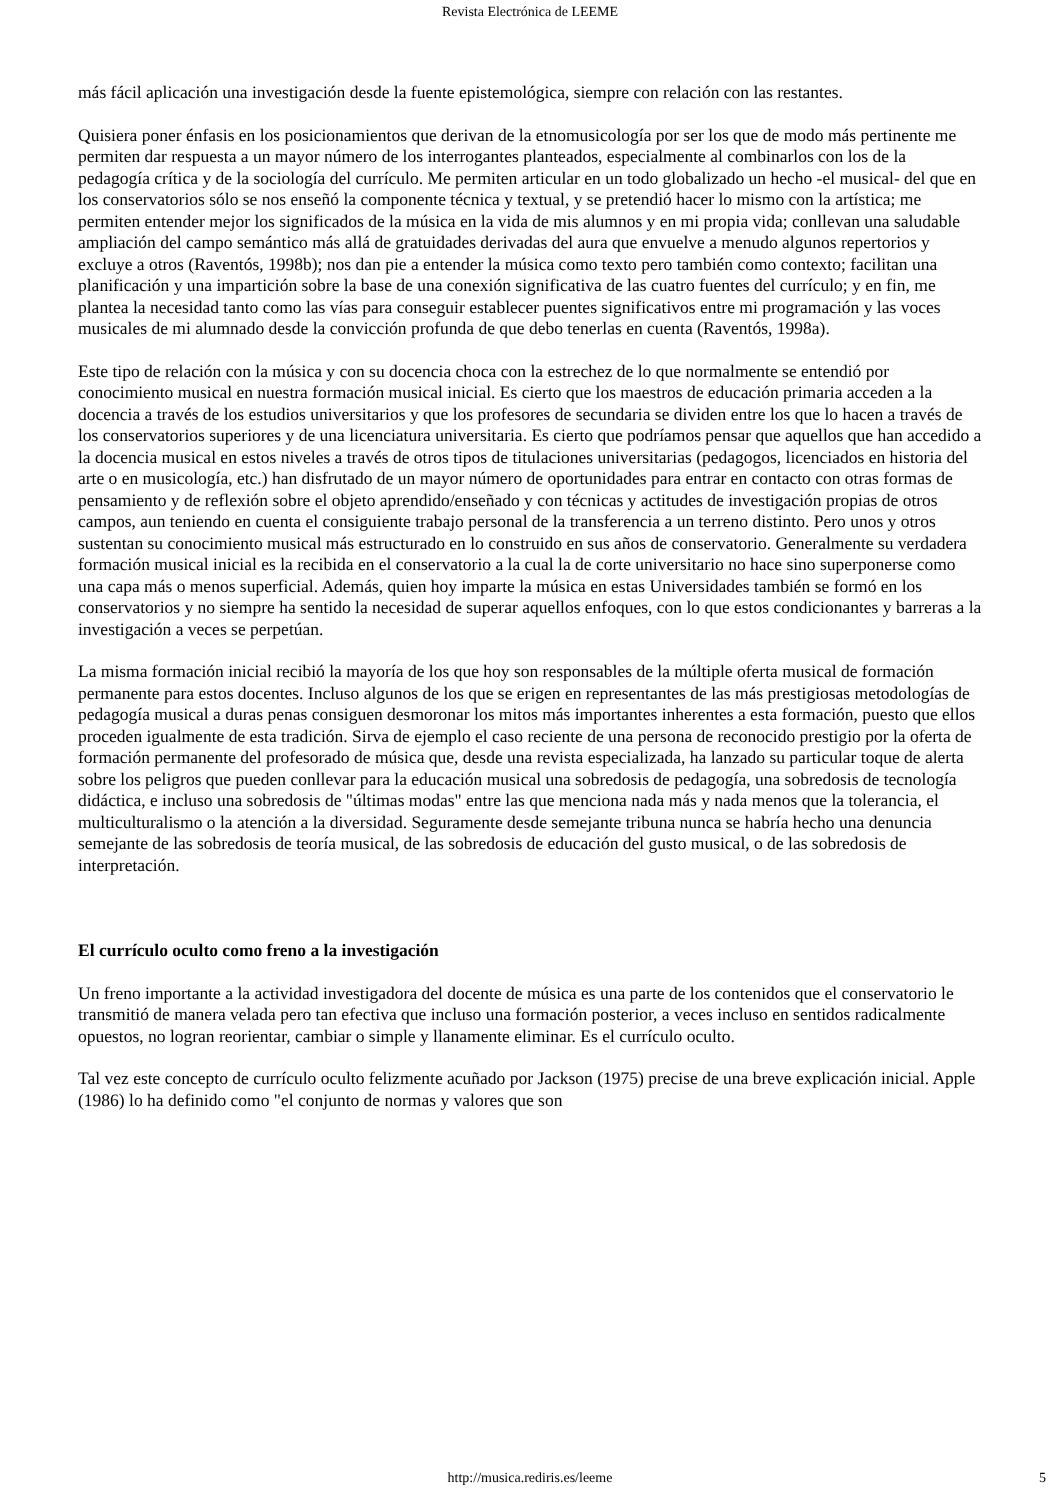Revista Electrónica de LEEME
más fácil aplicación una investigación desde la fuente epistemológica, siempre con relación con las restantes.
Quisiera poner énfasis en los posicionamientos que derivan de la etnomusicología por ser los que de modo más pertinente me permiten dar respuesta a un mayor número de los interrogantes planteados, especialmente al combinarlos con los de la pedagogía crítica y de la sociología del currículo. Me permiten articular en un todo globalizado un hecho -el musical- del que en los conservatorios sólo se nos enseñó la componente técnica y textual, y se pretendió hacer lo mismo con la artística; me permiten entender mejor los significados de la música en la vida de mis alumnos y en mi propia vida; conllevan una saludable ampliación del campo semántico más allá de gratuidades derivadas del aura que envuelve a menudo algunos repertorios y excluye a otros (Raventós, 1998b); nos dan pie a entender la música como texto pero también como contexto; facilitan una planificación y una impartición sobre la base de una conexión significativa de las cuatro fuentes del currículo; y en fin, me plantea la necesidad tanto como las vías para conseguir establecer puentes significativos entre mi programación y las voces musicales de mi alumnado desde la convicción profunda de que debo tenerlas en cuenta (Raventós, 1998a).
Este tipo de relación con la música y con su docencia choca con la estrechez de lo que normalmente se entendió por conocimiento musical en nuestra formación musical inicial. Es cierto que los maestros de educación primaria acceden a la docencia a través de los estudios universitarios y que los profesores de secundaria se dividen entre los que lo hacen a través de los conservatorios superiores y de una licenciatura universitaria. Es cierto que podríamos pensar que aquellos que han accedido a la docencia musical en estos niveles a través de otros tipos de titulaciones universitarias (pedagogos, licenciados en historia del arte o en musicología, etc.) han disfrutado de un mayor número de oportunidades para entrar en contacto con otras formas de pensamiento y de reflexión sobre el objeto aprendido/enseñado y con técnicas y actitudes de investigación propias de otros campos, aun teniendo en cuenta el consiguiente trabajo personal de la transferencia a un terreno distinto. Pero unos y otros sustentan su conocimiento musical más estructurado en lo construido en sus años de conservatorio. Generalmente su verdadera formación musical inicial es la recibida en el conservatorio a la cual la de corte universitario no hace sino superponerse como una capa más o menos superficial. Además, quien hoy imparte la música en estas Universidades también se formó en los conservatorios y no siempre ha sentido la necesidad de superar aquellos enfoques, con lo que estos condicionantes y barreras a la investigación a veces se perpetúan.
La misma formación inicial recibió la mayoría de los que hoy son responsables de la múltiple oferta musical de formación permanente para estos docentes. Incluso algunos de los que se erigen en representantes de las más prestigiosas metodologías de pedagogía musical a duras penas consiguen desmoronar los mitos más importantes inherentes a esta formación, puesto que ellos proceden igualmente de esta tradición. Sirva de ejemplo el caso reciente de una persona de reconocido prestigio por la oferta de formación permanente del profesorado de música que, desde una revista especializada, ha lanzado su particular toque de alerta sobre los peligros que pueden conllevar para la educación musical una sobredosis de pedagogía, una sobredosis de tecnología didáctica, e incluso una sobredosis de "últimas modas" entre las que menciona nada más y nada menos que la tolerancia, el multiculturalismo o la atención a la diversidad. Seguramente desde semejante tribuna nunca se habría hecho una denuncia semejante de las sobredosis de teoría musical, de las sobredosis de educación del gusto musical, o de las sobredosis de interpretación.
El currículo oculto como freno a la investigación
Un freno importante a la actividad investigadora del docente de música es una parte de los contenidos que el conservatorio le transmitió de manera velada pero tan efectiva que incluso una formación posterior, a veces incluso en sentidos radicalmente opuestos, no logran reorientar, cambiar o simple y llanamente eliminar. Es el currículo oculto.
Tal vez este concepto de currículo oculto felizmente acuñado por Jackson (1975) precise de una breve explicación inicial. Apple (1986) lo ha definido como "el conjunto de normas y valores que son
http://musica.rediris.es/leeme
5